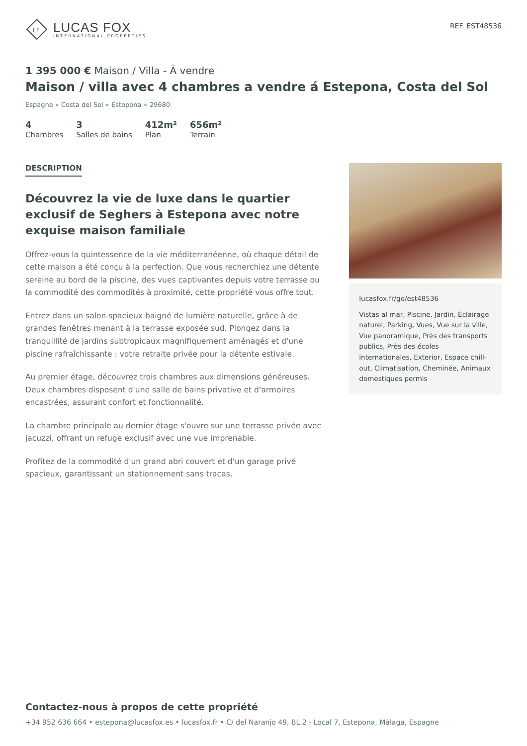LF
LUCAS FOX
INTERNATIONAL PROPERTIES
REF. EST48536
1 395 000 € Maison / Villa - À vendre
Maison / villa avec 4 chambres a vendre á Estepona, Costa del Sol
Espagne » Costa del Sol » Estepona » 29680
4
Chambres
3
Salles de bains
412m²
Plan
656m²
Terrain
DESCRIPTION
Découvrez la vie de luxe dans le quartier exclusif de Seghers à Estepona avec notre exquise maison familiale
Offrez-vous la quintessence de la vie méditerranéenne, où chaque détail de cette maison a été conçu à la perfection. Que vous recherchiez une détente sereine au bord de la piscine, des vues captivantes depuis votre terrasse ou la commodité des commodités à proximité, cette propriété vous offre tout.
Entrez dans un salon spacieux baigné de lumière naturelle, grâce à de grandes fenêtres menant à la terrasse exposée sud. Plongez dans la tranquillité de jardins subtropicaux magnifiquement aménagés et d'une piscine rafraîchissante : votre retraite privée pour la détente estivale.
Au premier étage, découvrez trois chambres aux dimensions généreuses. Deux chambres disposent d'une salle de bains privative et d'armoires encastrées, assurant confort et fonctionnalité.
La chambre principale au dernier étage s'ouvre sur une terrasse privée avec jacuzzi, offrant un refuge exclusif avec une vue imprenable.
Profitez de la commodité d'un grand abri couvert et d'un garage privé spacieux, garantissant un stationnement sans tracas.
lucasfox.fr/go/est48536
Vistas al mar, Piscine, Jardin, Éclairage naturel, Parking, Vues, Vue sur la ville, Vue panoramique, Près des transports publics, Près des écoles internationales, Exterior, Espace chill-out, Climatisation, Cheminée, Animaux domestiques permis
Contactez-nous à propos de cette propriété
+34 952 636 664 • estepona@lucasfox.es • lucasfox.fr • C/ del Naranjo 49, BL.2 - Local 7, Estepona, Málaga, Espagne